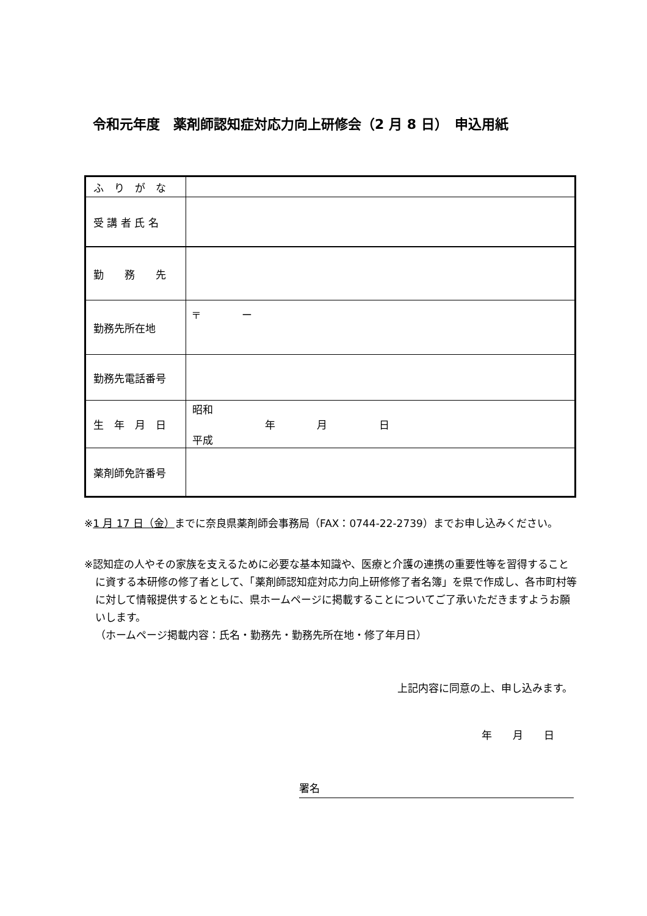令和元年度　薬剤師認知症対応力向上研修会（2 月 8 日）　申込用紙
| ふ り が な | |
| 受 講 者 氏 名 | |
| 勤 務 先 | |
| 勤務先所在地 | 〒 ー |
| 勤務先電話番号 | |
| 生 年 月 日 | 昭和 年 月 日 平成 |
| 薬剤師免許番号 | |
※1 月 17 日（金）までに奈良県薬剤師会事務局（FAX：0744-22-2739）までお申し込みください。
※認知症の人やその家族を支えるために必要な基本知識や、医療と介護の連携の重要性等を習得することに資する本研修の修了者として、「薬剤師認知症対応力向上研修修了者名簿」を県で作成し、各市町村等に対して情報提供するとともに、県ホームページに掲載することについてご了承いただきますようお願いします。
（ホームページ掲載内容：氏名・勤務先・勤務先所在地・修了年月日）
上記内容に同意の上、申し込みます。
年　　月　　日
署名